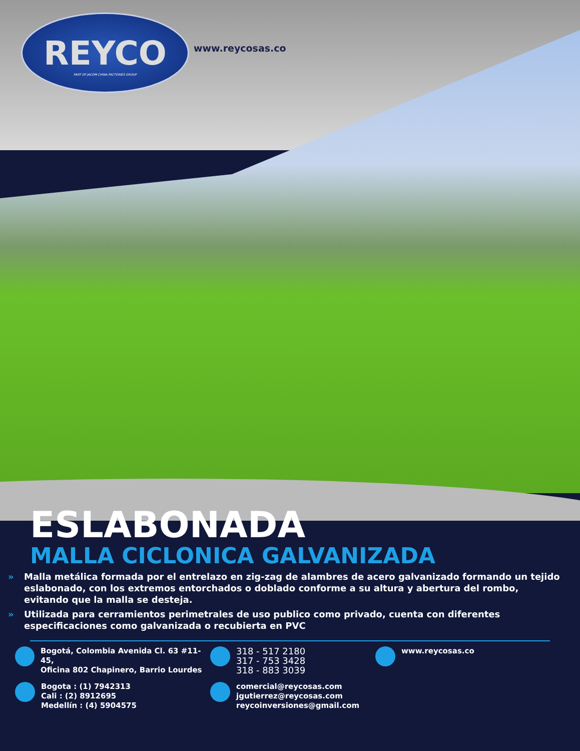REYCO
PART OF JACOM CHINA FACTORIES GROUP
www.reycosas.co
ESLABONADA
MALLA CICLONICA GALVANIZADA
» Malla metálica formada por el entrelazo en zig-zag de alambres de acero galvanizado formando un tejido eslabonado, con los extremos entorchados o doblado conforme a su altura y abertura del rombo, evitando que la malla se desteja.
» Utilizada para cerramientos perimetrales de uso publico como privado, cuenta con diferentes especificaciones como galvanizada o recubierta en PVC
Bogotá, Colombia Avenida Cl. 63 #11-45,
Oficina 802 Chapinero, Barrio Lourdes
Bogota : (1) 7942313
Cali : (2) 8912695
Medellín : (4) 5904575
318 - 517 2180
317 - 753 3428
318 - 883 3039
comercial@reycosas.com
jgutierrez@reycosas.com
reycoinversiones@gmail.com
www.reycosas.co